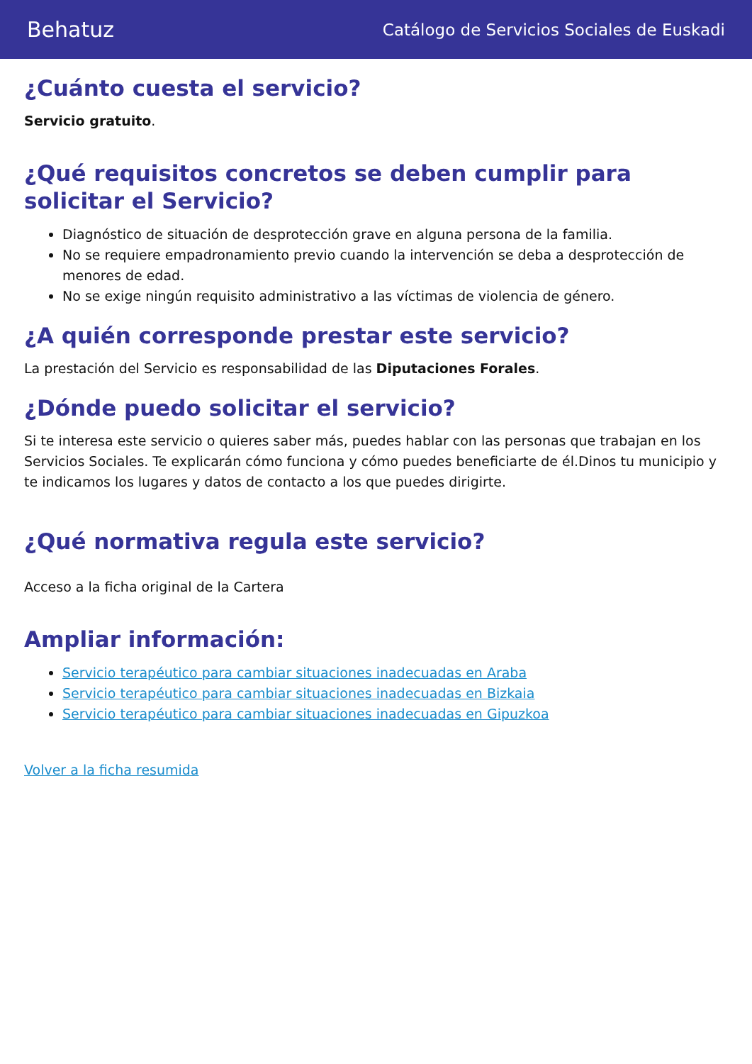Behatuz Catálogo de Servicios Sociales de Euskadi
¿Cuánto cuesta el servicio?
Servicio gratuito.
¿Qué requisitos concretos se deben cumplir para solicitar el Servicio?
Diagnóstico de situación de desprotección grave en alguna persona de la familia.
No se requiere empadronamiento previo cuando la intervención se deba a desprotección de menores de edad.
No se exige ningún requisito administrativo a las víctimas de violencia de género.
¿A quién corresponde prestar este servicio?
La prestación del Servicio es responsabilidad de las Diputaciones Forales.
¿Dónde puedo solicitar el servicio?
Si te interesa este servicio o quieres saber más, puedes hablar con las personas que trabajan en los Servicios Sociales. Te explicarán cómo funciona y cómo puedes beneficiarte de él.Dinos tu municipio y te indicamos los lugares y datos de contacto a los que puedes dirigirte.
¿Qué normativa regula este servicio?
Acceso a la ficha original de la Cartera
Ampliar información:
Servicio terapéutico para cambiar situaciones inadecuadas en Araba
Servicio terapéutico para cambiar situaciones inadecuadas en Bizkaia
Servicio terapéutico para cambiar situaciones inadecuadas en Gipuzkoa
Volver a la ficha resumida